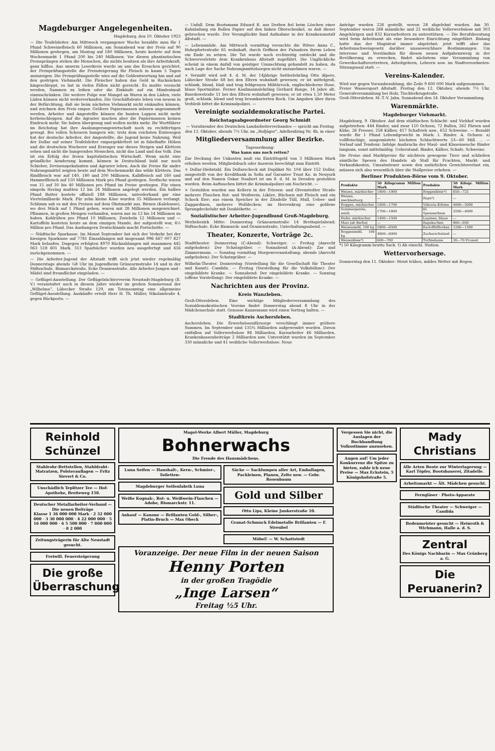Magdeburger Angelegenheiten.
Magdeburg, den 10. Oktober 1923
— Die Teufelsleiter. Am Mittwoch vergangener Woche bezahlte man für 1 Pfund Schweinefleisch 60 Millionen, am Sonnabend war der Preis auf 90 Millionen gestiegen, am Montag auf 180 Millionen, heute kostete auf dem Wochenmarkt 1 Pfund 200 bis 240 Millionen. Vor diesen phantastischen Preissprüngen stehen die Menschen, die nichts besitzen als ihre Arbeitskraft, ganz hilflos. Aus unserm Leserkreis wurde an uns das Ersuchen gerichtet, der Preisprüfungsstelle die Preissteigerung für Fleisch in kaum 5 Tagen anzuzeigen. Die Preisprüfungsstelle wies auf die Geldentwertung hin und auf den gestrigen Viehmarkt. Die Fleischer haben das Geld in Rucksäcken hingeschleppt, es hat in vielen Fällen nicht gereicht. Es mußte versucht werden, Summen zu leihen oder die Einkäufe auf ein Mindestmaß einzuschränken. Die weitere Folge war Mangel an Waren in den Läden, viele Läden können nicht weiterverkaufen. Die Geschäftsleute leben von neuem in der Befürchtung, daß sie beim nächsten Viehmarkt nicht einkaufen können, und zeichnen den Preis empor. Größere Papiermassen müssen angesammelt werden, Arbeiter und Angestellte können die bunten Lappen nicht mehr herbeischleppen. Auf die Agrarier machen aber die Papiermassen keinen Eindruck mehr. Sie haben übergenug und wollen nichts mehr. Ihr Wortführer im Reichstag hat ihre Aushungerungswirtschaft noch zu rechtfertigen gewagt. Bei vollen Scheuern hungern wir; trotz dem reichsten Erntesegen hat der deutsche Arbeiter, der Angestellte, die Jugend keine Nahrung. Weil der Dollar auf seiner Teufelsleiter emporgeklettert ist in fabelhafte Höhen und die deutschen Wucherer und Erzeuger nur dieses Steigen und Klettern sehen und nicht die hungernden Menschen, nicht das Land und das Volk. Das ist ein Erfolg der freien kapitalistischen Wirtschaft. Wenn nicht eine gründliche Aenderung kommt, können in Deutschland bald nur noch Schieber, Devisenspekulanten und Agrarier leben. Auch die Preise für andre Nahrungsmittel zeigten heute auf dem Wochenmarkt das wilde Klettern. Das Rindfleisch war auf 140, 180 und 200 Millionen, Kalbfleisch auf 160 und Hammelfleisch auf 150 Millionen Mark pro Pfund gestiegen. Seefische waren von 15 auf 30 bis 40 Millionen pro Pfund im Preise gestiegen. Für einen simpeln Hering mußten 12 bis 24 Millionen angelegt werden. Ein halbes Pfund Butter kostete offiziell 188 Millionen, unterderhand gar eine Viertelmilliarde Mark. Für zehn kleine Käse wurden 35 Millionen verlangt. Schlimm sah es mit den Preisen auf dem Obstmarkt aus. Birnen (Kalebasse), wo drei Stück auf 1 Pfund gehen, waren mit 28 Millionen ausgezeichnet. Pflaumen, in großen Mengen vorhanden, waren nur zu 12 bis 14 Millionen zu haben. Kohlrüben pro Pfund 10 Millionen, Zwiebeln 12 Millionen und — Kartoffeln kosteten heute an dem einzigen Stande, der aufgestellt war, 4½ Million pro Pfund. Das Aushungern Deutschlands macht Fortschritte. —
— Städtische Sparkasse. Im Monat September hat sich der Verkehr bei der hiesigen Sparkasse auf 7781 Einzahlungen mit insgesamt 996 667 007 827 Mark belaufen. Dagegen erfolgten 4970 Rückzahlungen mit zusammen 445 063 518 601 Mark. 313 Sparbücher wurden neu ausgefertigt und 416 zurückgenommen. —
— Die Arbeiter-Jugend der Altstadt trifft sich jetzt wieder regelmäßig Donnerstags abends ¼8 Uhr im Jugendheim Grünearmstraße 14 und in der Stiftsschule, Bismarckstraße, Ecke Oranienstraße. Alle Arbeiter-Jungen und -Mädel sind freundlichst eingeladen. —
— Geflügel-Ausstellung. Der Geflügelzüchterverein Neustadt-Magdeburg (E. V.) veranstaltet auch in diesem Jahre wieder im großen Sommersaal der „Wilhelma“, Lübecker Straße 129, am Totensonntag eine allgemeine Geflügel-Ausstellung. Auskünfte erteilt Herr H. Th. Müller, Nikolaistraße 4, gegen Rückporto. —
— Unfall. Dem Bootsmann Eduard R. aus Derben fiel beim Löschen einer Kahnladung ein Ballen Papier auf den linken Oberschenkel, so daß dieser gebrochen wurde. Der Verunglückte fand Aufnahme in der Krankenanstalt Altstadt. —
— Lebensmüde. Am Mittwoch vormittag versuchte die Witwe Anna C., Hohepfortestraße 65 wohnhaft, durch Oeffnen der Pulsadern ihrem Leben ein Ende zu setzen. Die Tat wurde noch rechtzeitig entdeckt und die Schwerverletzte dem Krankenhaus Altstadt zugeführt. Die Unglückliche scheint in einem Anfall von geistiger Umnachtung gehandelt zu haben, da nach Lage der Sache Nahrungsmittelsorgen nicht anzunehmen waren. —
× Vermißt wird seit 4. d. M. der 14jährige Sattlerlehrling Otto Alpers, Lübecker Straße 68 bei den Eltern wohnhaft gewesen; er ist mittelgroß, schlank, blond, blaß und trug feldgrauen Militärrock, englischlederne Hose, blaue Sportmütze. Ferner Kaufmannslehrling Gerhard Runge, 14 Jahre alt, Basedowstraße 11 bei den Eltern wohnhaft gewesen; er ist etwa 1,50 Meter groß, schlank, blond und trug braunkarierten Rock. Um Angaben über ihren Verbleib bittet die Kriminalpolizei. —
Vereinigte sozialdemokratische Partei.
Reichstagsabgeordneter Georg Schmidt
— Vorsitzender des Deutschen Landarbeiterverbandes — spricht am Freitag den 12. Oktober, abends 7½ Uhr, im „Hofjäger“, Adelheidring Nr. 4b, in einer
Mitgliederversammlung aller Bezirke.
Tagesordnung:
Was kann uns noch retten?
Zur Deckung der Unkosten muß ein Eintrittsgeld von 3 Millionen Mark erhoben werden. Mitgliedsbuch oder Ausweis berechtigt zum Eintritt.
× Dollar-Diebstahl. Ein Dollarscheck mit Duplikat Nr. 104 über 152 Dollar, ausgestellt von der Kreditbank in Sofia auf Garantee Trust Ko. in Neuyork und auf den Namen Oskar Naubert ist am 8. d. M. in Dresden gestohlen worden. Beim Auftauchen bittet die Kriminalpolizei um Nachricht. —
× Gestohlen wurden aus Kellern in der Friesen- und Olvenstedter Straße mehrere Flaschen Rot- und Weißwein, Liköre, Büchsen mit Fleisch und ein Schock Eier; aus einem Speicher in der Zitadelle Tüll, Mull, Ueber- und Zuggardinen, mehrere Wolldecken; im Herrenkrug eine goldene Sprungdeckeluhr mit Doublékette. —
Sozialistischer Arbeiter-Jugendbund Groß-Magdeburg.
Werbebezirk Mitte: Donnerstag Grünearmstraße 14 Brettspielabend; Stiftsschule, Ecke Bismarck- und Oranienstraße, Unterhaltungsabend. —
Theater, Konzerte, Vorträge 2c.
Stadttheater. Donnerstag (C-Abend): Schweiger. — Freitag (Anrecht aufgehoben): Der Schatzgräber. — Sonnabend (A-Abend): Zar und Zimmermann. — Sonntag vormittag Morgenveranstaltung; abends (Anrecht aufgehoben): Der Schatzgräber. —
Wilhelm-Theater. Donnerstag (Vorstellung für die Gesellschaft für Theater und Kunst): Candida. — Freitag (Vorstellung für die Volksbühne): Der eingebildete Kranke. — Sonnabend: Der eingebildete Kranke. — Sonntag (offene Vorstellung): Der eingebildete Kranke. —
Nachrichten aus der Provinz.
Kreis Wanzleben.
Groß-Ottersleben. Eine wichtige Mitgliederversammlung des Sozialdemokratischen Vereins findet Donnerstag abend 8 Uhr in der Mädchenschule statt. Genosse Kunzemann wird einen Vortrag halten. —
Stadtkreis Aschersleben.
Aschersleben. Die Erwerbslosenfürsorge verschlingt immer größere Summen. Im September sind 135¾ Milliarden aufgewendet worden. Davon entfallen auf Vollerwerbslose 84 Milliarden, Kurzarbeiter 46 Milliarden, Krankenkassenbeiträge 2 Milliarden usw. Unterstützt wurden im September 330 männliche und 41 weibliche Vollerwerbslose. Neue
Anträge wurden 226 gestellt, wovon 28 abgelehnt wurden. Am 30. September waren 268 männliche und 22 weibliche Vollerwerbslose mit 303 Angehörigen und 832 Kurzarbeitern zu unterstützen. — Die Berufsberatung wird beim Arbeitsamt als eine besondere Einrichtung eingeführt. Bislang hatte das der Magistrat immer abgelehnt; jetzt trifft aber das Arbeitsnachweisgesetz darüber unausweichbare Bestimmungen. Um Interesse und Verständnis für diesen neuen Aufgabenzweig in der Bevölkerung zu erwecken, findet nächstens eine Versammlung von Gewerkschaftsvertretern, Arbeitgebern, Lehrern usw. im Stadtverordneten-Sitzungssaal statt. —
Vereins-Kalender.
Wird nur gegen Vorausbezahlung, die Zeile 9 600 000 Mark aufgenommen.
Freier Wassersport Altstadt. Freitag den 12. Oktober, abends 7½ Uhr, Generalversammlung bei Holz, Tischlerkrugstraße.
Groß-Ottersleben. M.-T.-V. Jahn. Sonnabend den 14. Oktober Versammlung.
Warenmärkte.
Magdeburger Viehmarkt.
Magdeburg, 9. Oktober. Auf dem städtischen Schlacht- und Viehhof wurden aufgetrieben: 444 Rinder, und zwar 110 Ochsen, 72 Bullen, 262 Färsen und Kühe, 26 Fresser, 258 Kälber, 417 Schafvieh usw., 652 Schweine. — Bezahlt wurde für 1 Pfund Lebendgewicht in Mark: I. Rinder. A. Ochsen: a) vollfleischige, ausgemästete höchsten Schlachtwerts 53—60 Mill. ... — Verlauf und Tendenz: Infolge Ausbruchs der Maul- und Klauenseuche Rinder langsam, sonst mittelmäßig. Ueberstand: Rinder, Kälber, Schafe, Schweine.
Die Preise sind Marktpreise für nüchtern gewogene Tiere und schließen sämtliche Spesen des Handels ab Stall für Frachten, Markt- und Verkaufskosten, Umsatzsteuer sowie den natürlichen Gewichtsverlust ein, müssen sich also wesentlich über die Stallpreise erheben. —
Berliner Produkten-Börse vom 9. Oktober.
| Produkte | 50 Kilogramm Million Mark | Produkte | 50 Kilogr. Million Mark |
| --- | --- | --- | --- |
| Weizen, märkischer | 1800—1900 | Roggenkleie*) | 650—725 |
| Weizen, mecklenburg. | — | Raps*) | — |
| Roggen, märkischer | 1600—1700 | Viktoria-Erbsen | 4000—5000 |
| Sommergerste, märk. | 1700—1800 | Kl. Speiseerbsen | 3200—4000 |
| Hafer, märkischer | 1400—1500 | Lupinen, blaue | — |
| Mais (ab Berlin) | — | Rapskuchen | 900—950 |
| Weizenmehl, 100 kg | 5800—6500 | Kartoffelflocken | 1200—1300 |
| Roggenmehl, 100 kg | 4800—6000 | Zuckerschnitzel | — |
| Weizenkleie*) | 600—700 | Torfmelasse | 30—70 Prozent |
*) 50 Kilogramm brutto Sack. †) Ab einschl. Station.
Wettervorhersage.
Donnerstag den 11. Oktober: Meist trübes, mildes Wetter mit Regen.
Reinhold Schünzel
Stahlrohr-Bettstellen, Stahldraht-Matratzen, Polsterauflagen — Fritz Sievert & Co.
Unschädlich Teplitzer Tee — Hof-Apotheke, Breiteweg 158.
Deutscher Metallarbeiter-Verband — Die neuen Beiträge
Klasse 1 36 000 000 Mark · 2 32 000 000 · 3 30 000 000 · 4 22 000 000 · 5 16 000 000 · 6 5 500 000 · 7 800 000 · 8 2 000
Zeitungsträgerin für Alte Neustadt gesucht.
Freiwill. Feuersteigerung
Die große Überraschung
Magol-Werke Albert Müller, Magdeburg
Bohnerwachs
Die Freude des Hausmädchens.
Luna Seifen — Haushalt-, Kern-, Schmier-, Toiletten-
Magdeburger Seifenfabrik Luna
Weiße Kognak-, Rot- u. Weißwein-Flaschen — Adobe, Bismarckstr. 11.
Ankauf — Kanone — Brillanten Gold-, Silber-, Platin-Bruch — Max Obeck
Säcke — Sacklumpen aller Art, Emballagen, Packleinen, Planen, Zelte usw. — Gebr. Rosenbaum
Gold und Silber
Otto Lips, Kleine Junkerstraße 10.
Granat-Schmuck Edelmetalle Brillanten — F. Streubel
Möbel! — W. Schattstedt
Voranzeige. Der neue Film in der neuen Saison
Henny Porten
in der großen Tragödie
„Inge Larsen“
Freitag ½5 Uhr.
Vergessen Sie nicht, die Auslagen der Buchhandlung Volksstimme anzusehen.
Augen auf! Um jeder Konkurrenz die Spitze zu bieten, zahle ich neue Preise — Max Eckstein, 5 Königshofstraße 5.
Mady Christians
Alle Arten Boote zur Winterlagerung — Karl Töpfer, Bootsbauerei, Zitadelle.
Arbeitsmarkt — Ält. Mädchen gesucht.
Ferngläser · Photo-Apparate
Städtische Theater — Schweiger — Candida
Bodenmeister gesucht — Heinroth & Wichmann, Halle a. d. S.
Zentral
Des Königs Nachbarin — Max Grünberg a. G.
Die Peruanerin?